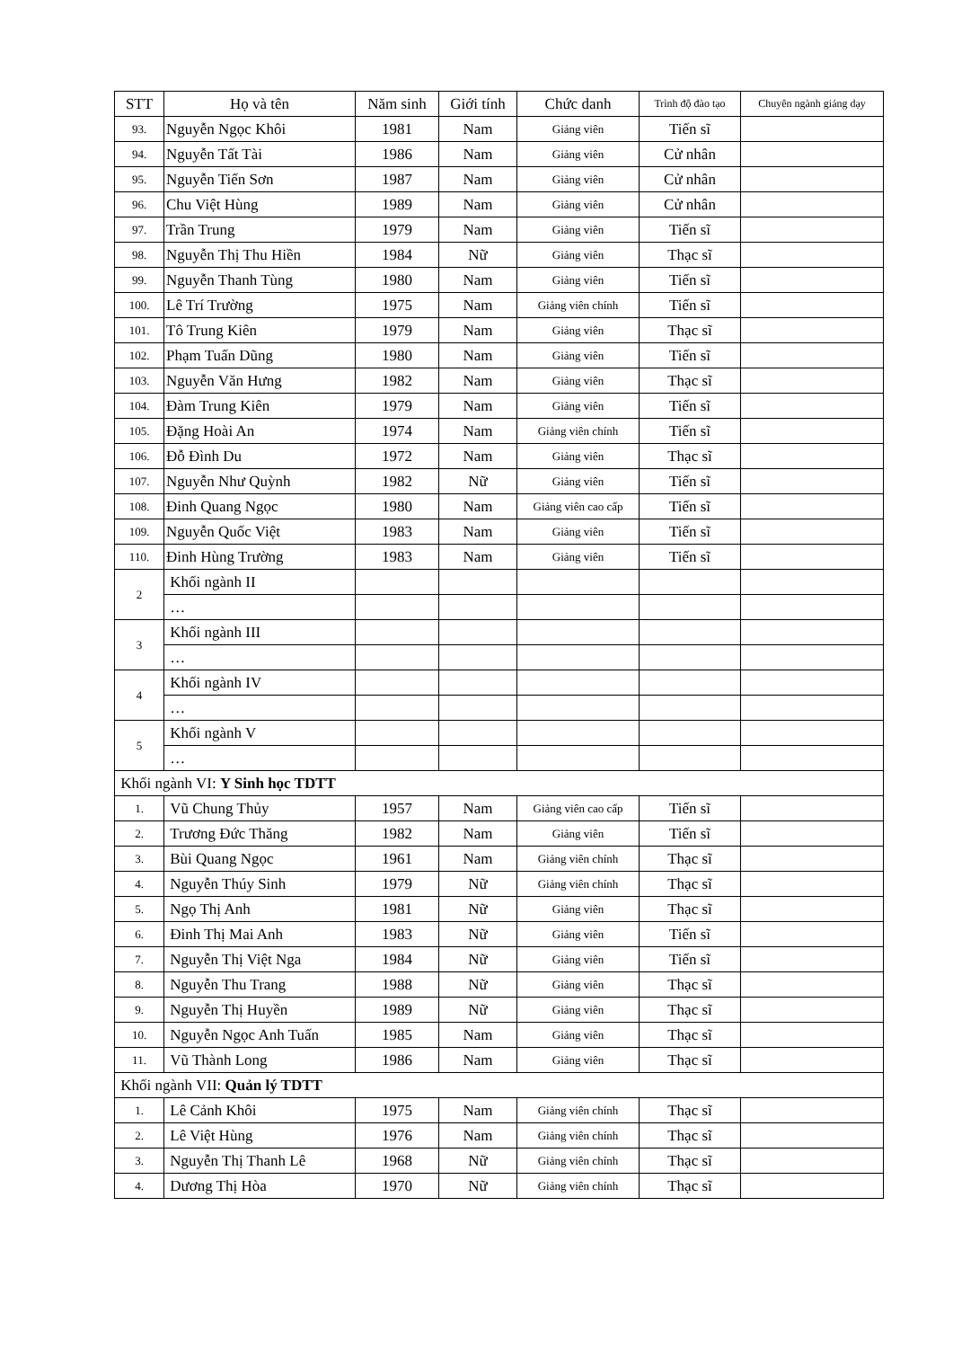| STT | Họ và tên | Năm sinh | Giới tính | Chức danh | Trình độ đào tạo | Chuyên ngành giảng dạy |
| --- | --- | --- | --- | --- | --- | --- |
| 93. | Nguyễn Ngọc Khôi | 1981 | Nam | Giảng viên | Tiến sĩ | |
| 94. | Nguyễn Tất Tài | 1986 | Nam | Giảng viên | Cử nhân | |
| 95. | Nguyễn Tiến Sơn | 1987 | Nam | Giảng viên | Cử nhân | |
| 96. | Chu Việt Hùng | 1989 | Nam | Giảng viên | Cử nhân | |
| 97. | Trần Trung | 1979 | Nam | Giảng viên | Tiến sĩ | |
| 98. | Nguyễn Thị Thu Hiền | 1984 | Nữ | Giảng viên | Thạc sĩ | |
| 99. | Nguyễn Thanh Tùng | 1980 | Nam | Giảng viên | Tiến sĩ | |
| 100. | Lê Trí Trường | 1975 | Nam | Giảng viên chính | Tiến sĩ | |
| 101. | Tô Trung Kiên | 1979 | Nam | Giảng viên | Thạc sĩ | |
| 102. | Phạm Tuấn Dũng | 1980 | Nam | Giảng viên | Tiến sĩ | |
| 103. | Nguyễn Văn Hưng | 1982 | Nam | Giảng viên | Thạc sĩ | |
| 104. | Đàm Trung Kiên | 1979 | Nam | Giảng viên | Tiến sĩ | |
| 105. | Đặng Hoài An | 1974 | Nam | Giảng viên chính | Tiến sĩ | |
| 106. | Đỗ Đình Du | 1972 | Nam | Giảng viên | Thạc sĩ | |
| 107. | Nguyễn Như Quỳnh | 1982 | Nữ | Giảng viên | Tiến sĩ | |
| 108. | Đinh Quang Ngọc | 1980 | Nam | Giảng viên cao cấp | Tiến sĩ | |
| 109. | Nguyễn Quốc Việt | 1983 | Nam | Giảng viên | Tiến sĩ | |
| 110. | Đinh Hùng Trường | 1983 | Nam | Giảng viên | Tiến sĩ | |
| 2 | Khối ngành II | | | | | |
| | … | | | | | |
| 3 | Khối ngành III | | | | | |
| | … | | | | | |
| 4 | Khối ngành IV | | | | | |
| | … | | | | | |
| 5 | Khối ngành V | | | | | |
| | … | | | | | |
| Khối ngành VI: Y Sinh học TDTT | | | | | | |
| 1. | Vũ Chung Thủy | 1957 | Nam | Giảng viên cao cấp | Tiến sĩ | |
| 2. | Trương Đức Thăng | 1982 | Nam | Giảng viên | Tiến sĩ | |
| 3. | Bùi Quang Ngọc | 1961 | Nam | Giảng viên chính | Thạc sĩ | |
| 4. | Nguyễn Thúy Sinh | 1979 | Nữ | Giảng viên chính | Thạc sĩ | |
| 5. | Ngọ Thị Anh | 1981 | Nữ | Giảng viên | Thạc sĩ | |
| 6. | Đinh Thị Mai Anh | 1983 | Nữ | Giảng viên | Tiến sĩ | |
| 7. | Nguyễn Thị Việt Nga | 1984 | Nữ | Giảng viên | Tiến sĩ | |
| 8. | Nguyễn Thu Trang | 1988 | Nữ | Giảng viên | Thạc sĩ | |
| 9. | Nguyễn Thị Huyền | 1989 | Nữ | Giảng viên | Thạc sĩ | |
| 10. | Nguyễn Ngọc Anh Tuấn | 1985 | Nam | Giảng viên | Thạc sĩ | |
| 11. | Vũ Thành Long | 1986 | Nam | Giảng viên | Thạc sĩ | |
| Khối ngành VII: Quản lý TDTT | | | | | | |
| 1. | Lê Cảnh Khôi | 1975 | Nam | Giảng viên chính | Thạc sĩ | |
| 2. | Lê Việt Hùng | 1976 | Nam | Giảng viên chính | Thạc sĩ | |
| 3. | Nguyễn Thị Thanh Lê | 1968 | Nữ | Giảng viên chính | Thạc sĩ | |
| 4. | Dương Thị Hòa | 1970 | Nữ | Giảng viên chính | Thạc sĩ | |